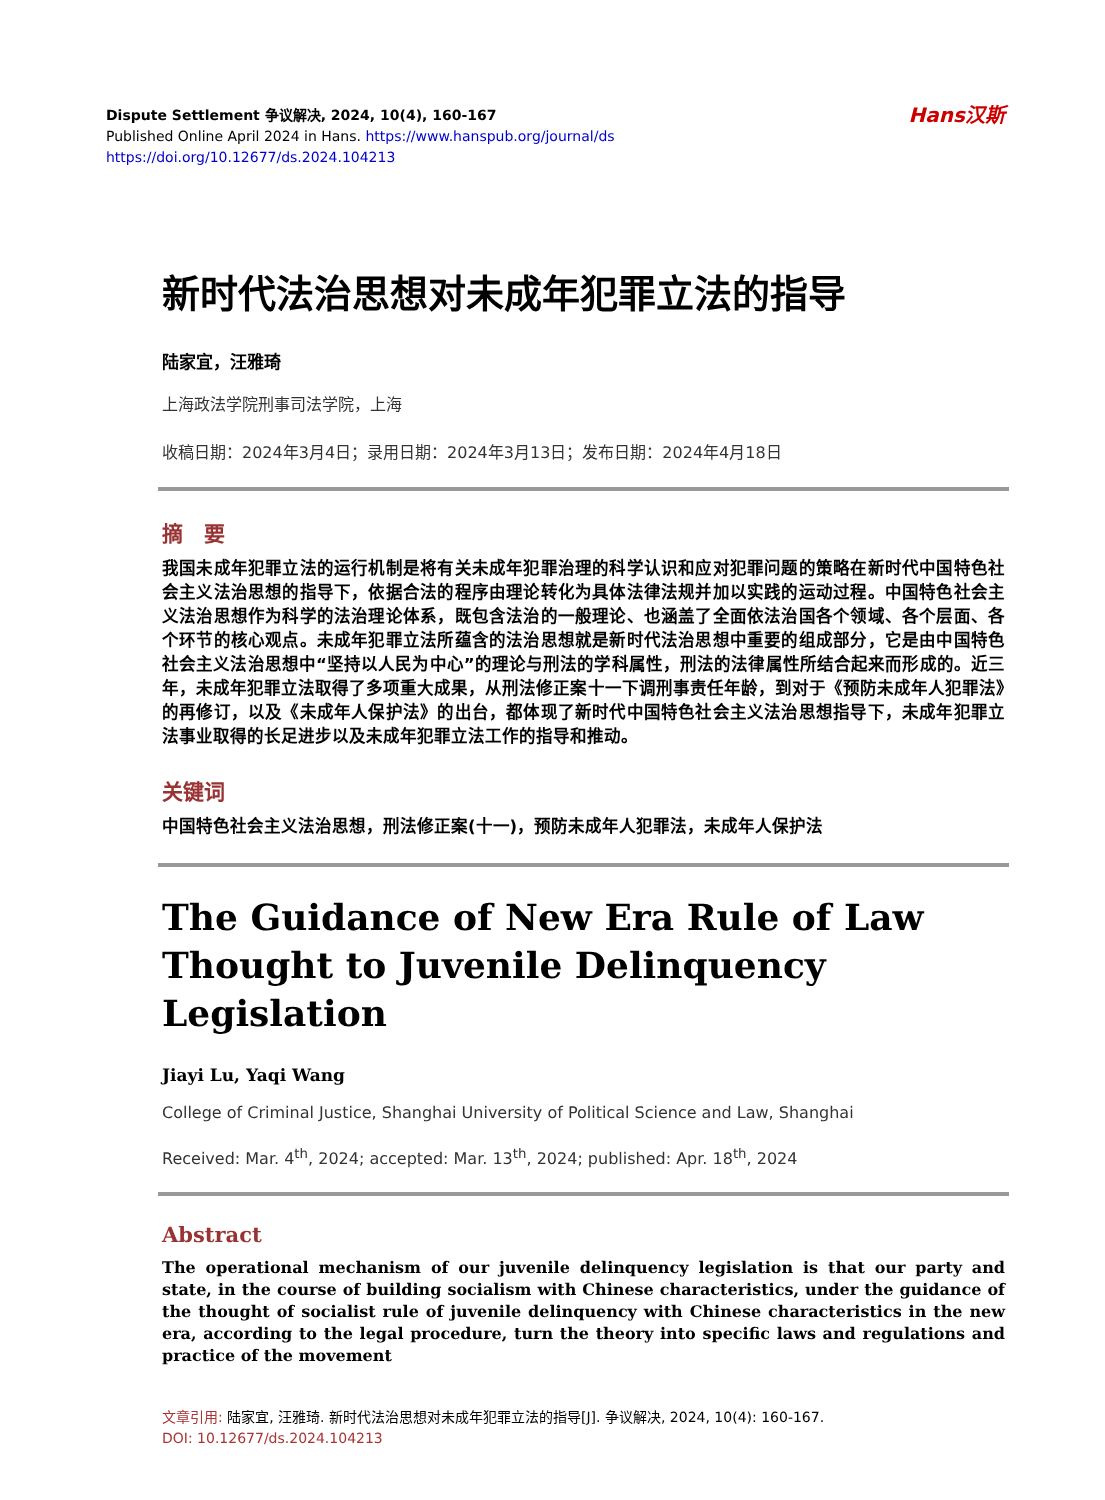Dispute Settlement 争议解决, 2024, 10(4), 160-167
Published Online April 2024 in Hans. https://www.hanspub.org/journal/ds
https://doi.org/10.12677/ds.2024.104213
Hans汉斯
新时代法治思想对未成年犯罪立法的指导
陆家宜，汪雅琦
上海政法学院刑事司法学院，上海
收稿日期：2024年3月4日；录用日期：2024年3月13日；发布日期：2024年4月18日
摘　要
我国未成年犯罪立法的运行机制是将有关未成年犯罪治理的科学认识和应对犯罪问题的策略在新时代中国特色社会主义法治思想的指导下，依据合法的程序由理论转化为具体法律法规并加以实践的运动过程。中国特色社会主义法治思想作为科学的法治理论体系，既包含法治的一般理论、也涵盖了全面依法治国各个领域、各个层面、各个环节的核心观点。未成年犯罪立法所蕴含的法治思想就是新时代法治思想中重要的组成部分，它是由中国特色社会主义法治思想中“坚持以人民为中心”的理论与刑法的学科属性，刑法的法律属性所结合起来而形成的。近三年，未成年犯罪立法取得了多项重大成果，从刑法修正案十一下调刑事责任年龄，到对于《预防未成年人犯罪法》的再修订，以及《未成年人保护法》的出台，都体现了新时代中国特色社会主义法治思想指导下，未成年犯罪立法事业取得的长足进步以及未成年犯罪立法工作的指导和推动。
关键词
中国特色社会主义法治思想，刑法修正案(十一)，预防未成年人犯罪法，未成年人保护法
The Guidance of New Era Rule of Law Thought to Juvenile Delinquency Legislation
Jiayi Lu, Yaqi Wang
College of Criminal Justice, Shanghai University of Political Science and Law, Shanghai
Received: Mar. 4<sup>th</sup>, 2024; accepted: Mar. 13<sup>th</sup>, 2024; published: Apr. 18<sup>th</sup>, 2024
Abstract
The operational mechanism of our juvenile delinquency legislation is that our party and state, in the course of building socialism with Chinese characteristics, under the guidance of the thought of socialist rule of juvenile delinquency with Chinese characteristics in the new era, according to the legal procedure, turn the theory into specific laws and regulations and practice of the movement
文章引用: 陆家宜, 汪雅琦. 新时代法治思想对未成年犯罪立法的指导[J]. 争议解决, 2024, 10(4): 160-167.
DOI: 10.12677/ds.2024.104213